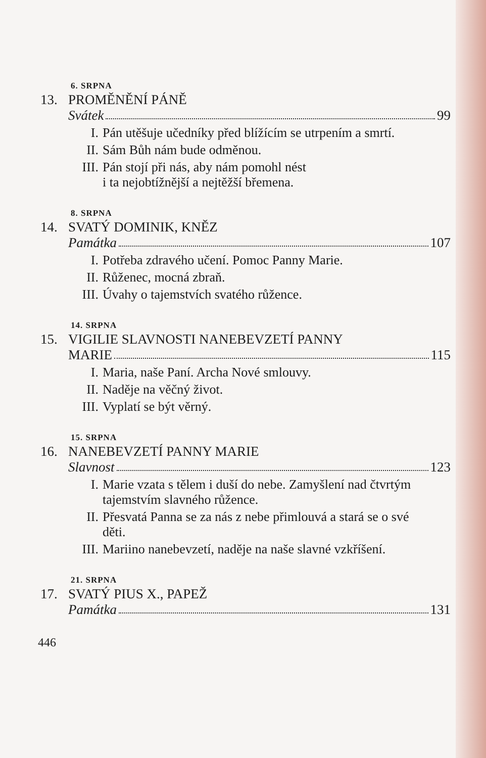6. SRPNA
13. PROMĚNĚNÍ PÁNĚ
Svátek 99
I. Pán utěšuje učedníky před blížícím se utrpením a smrtí.
II. Sám Bůh nám bude odměnou.
III. Pán stojí při nás, aby nám pomohl nést
i ta nejobtížnější a nejtěžší břemena.
8. SRPNA
14. SVATÝ DOMINIK, KNĚZ
Památka 107
I. Potřeba zdravého učení. Pomoc Panny Marie.
II. Růženec, mocná zbraň.
III. Úvahy o tajemstvích svatého růžence.
14. SRPNA
15. VIGILIE SLAVNOSTI NANEBEVZETÍ PANNY
MARIE 115
I. Maria, naše Paní. Archa Nové smlouvy.
II. Naděje na věčný život.
III. Vyplatí se být věrný.
15. SRPNA
16. NANEBEVZETÍ PANNY MARIE
Slavnost 123
I. Marie vzata s tělem i duší do nebe. Zamyšlení nad čtvrtým tajemstvím slavného růžence.
II. Přesvatá Panna se za nás z nebe přimlouvá a stará se o své děti.
III. Mariino nanebevzetí, naděje na naše slavné vzkříšení.
21. SRPNA
17. SVATÝ PIUS X., PAPEŽ
Památka 131
446